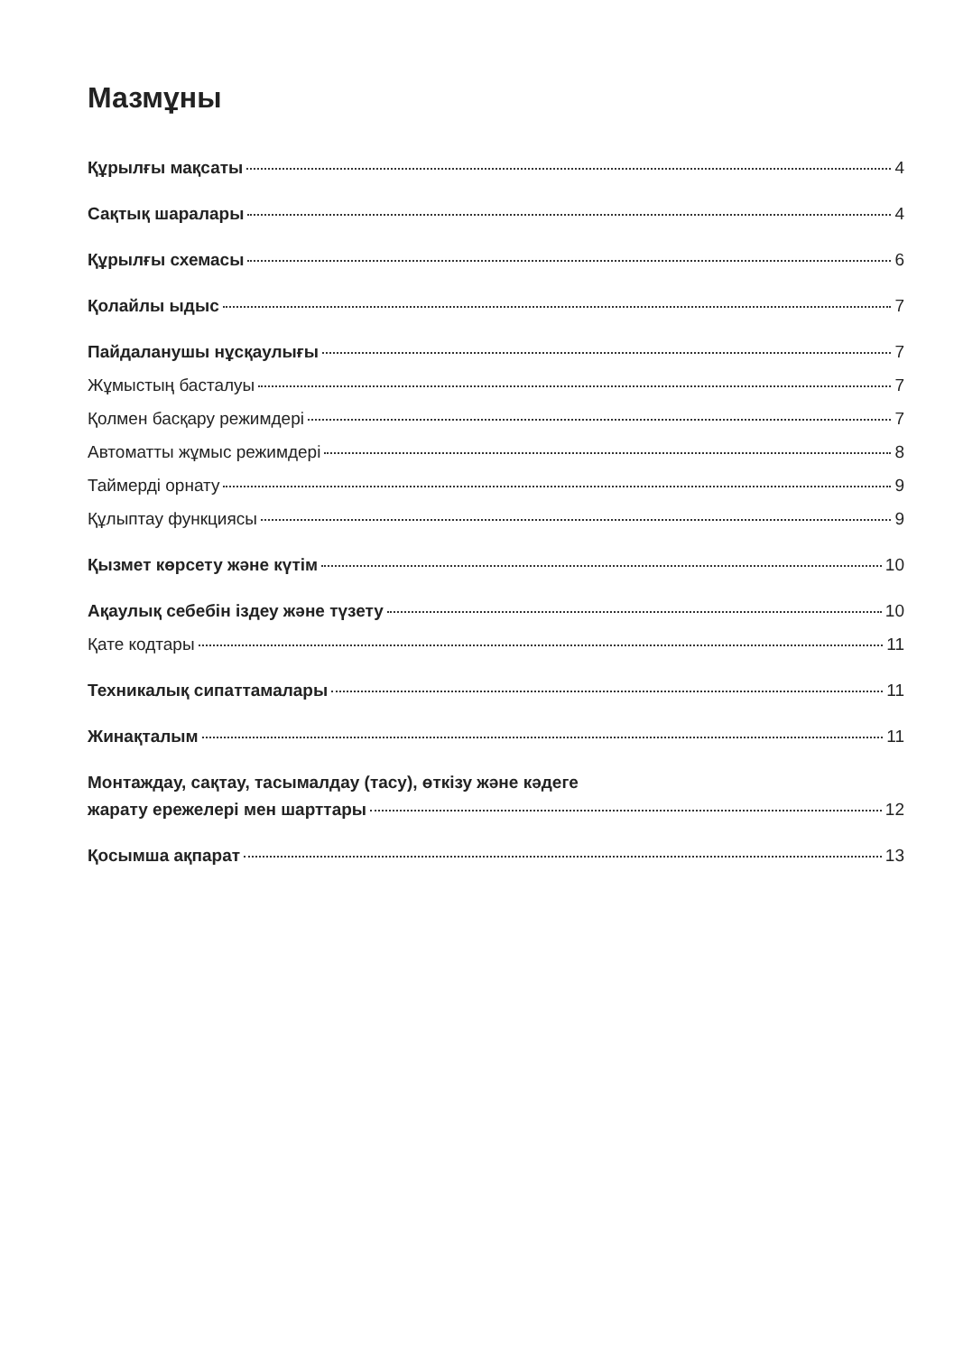Мазмұны
Құрылғы мақсаты 4
Сақтық шаралары 4
Құрылғы схемасы 6
Қолайлы ыдыс 7
Пайдаланушы нұсқаулығы 7
Жұмыстың басталуы 7
Қолмен басқару режимдері 7
Автоматты жұмыс режимдері 8
Таймерді орнату 9
Құлыптау функциясы 9
Қызмет көрсету және күтім 10
Ақаулық себебін іздеу және түзету 10
Қате кодтары 11
Техникалық сипаттамалары 11
Жинақталым 11
Монтаждау, сақтау, тасымалдау (тасу), өткізу және кәдеге
жарату ережелері мен шарттары 12
Қосымша ақпарат 13